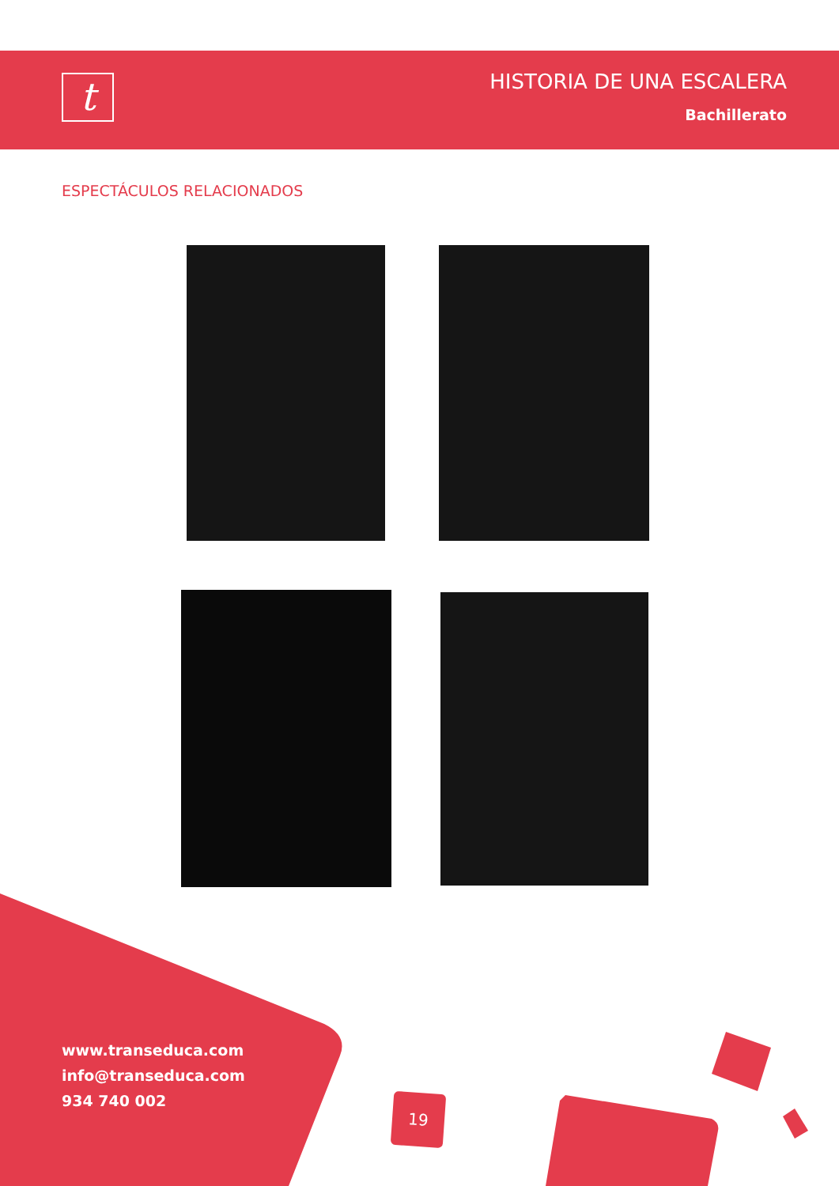t
HISTORIA DE UNA ESCALERA
Bachillerato
ESPECTÁCULOS RELACIONADOS
www.transeduca.com
info@transeduca.com
934 740 002
19